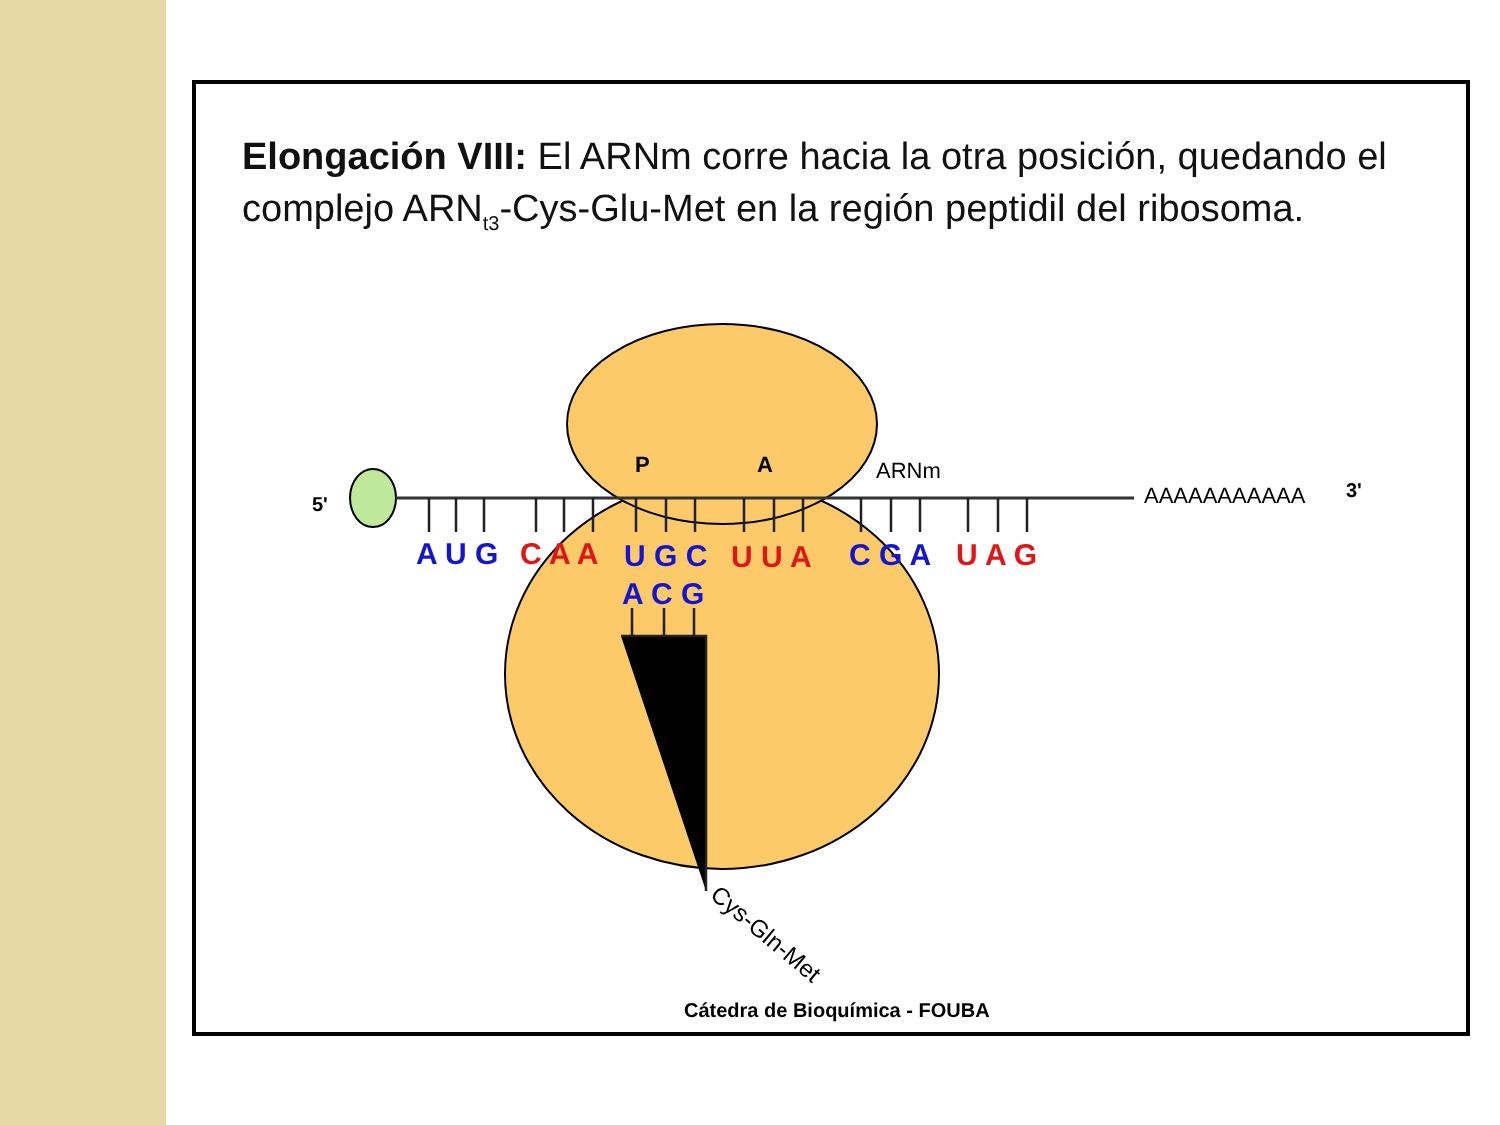Elongación VIII: El ARNm corre hacia la otra posición, quedando el complejo ARN<sub>t3</sub>-Cys-Glu-Met en la región peptidil del ribosoma.
5'
P
A
ARNm
AAAAAAAAAAA
3'
A U G
C A A
U G C
U U A
C G A
U A G
A C G
Cys-Gln-Met
Cátedra de Bioquímica - FOUBA